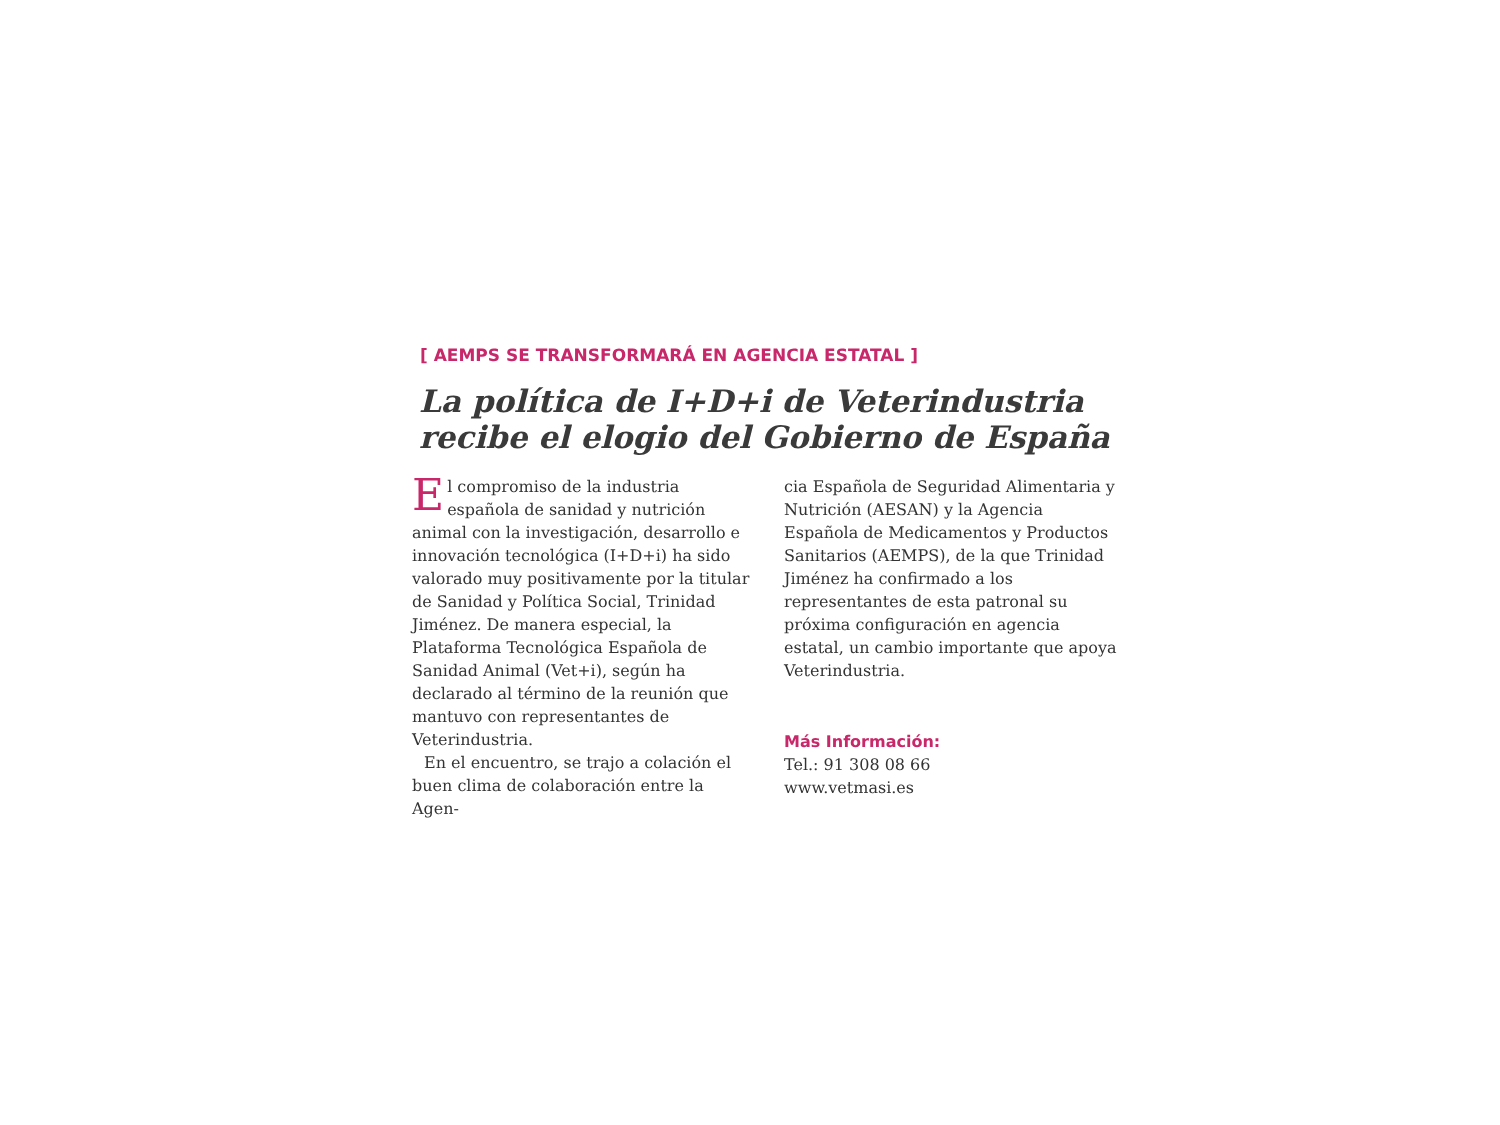[ AEMPS SE TRANSFORMARÁ EN AGENCIA ESTATAL ]
La política de I+D+i de Veterindustria recibe el elogio del Gobierno de España
El compromiso de la industria española de sanidad y nutrición animal con la investigación, desarrollo e innovación tecnológica (I+D+i) ha sido valorado muy positivamente por la titular de Sanidad y Política Social, Trinidad Jiménez. De manera especial, la Plataforma Tecnológica Española de Sanidad Animal (Vet+i), según ha declarado al término de la reunión que mantuvo con representantes de Veterindustria.
En el encuentro, se trajo a colación el buen clima de colaboración entre la Agen-
cia Española de Seguridad Alimentaria y Nutrición (AESAN) y la Agencia Española de Medicamentos y Productos Sanitarios (AEMPS), de la que Trinidad Jiménez ha confirmado a los representantes de esta patronal su próxima configuración en agencia estatal, un cambio importante que apoya Veterindustria.
Más Información:
Tel.: 91 308 08 66
www.vetmasi.es